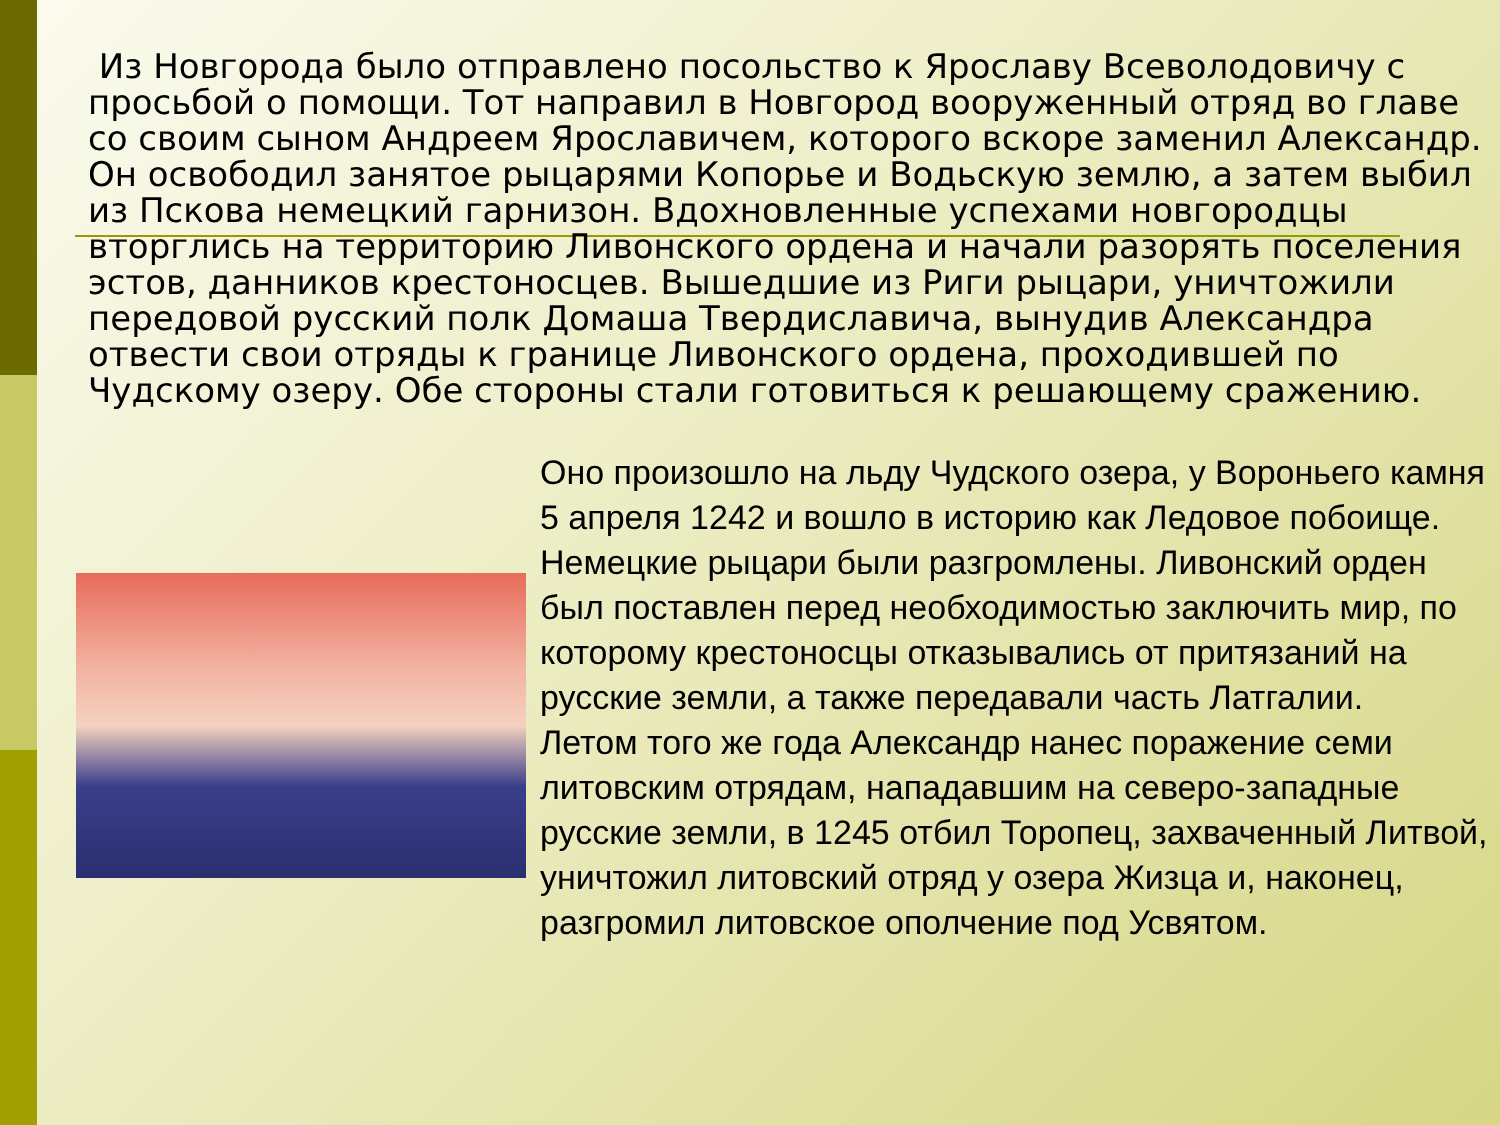Из Новгорода было отправлено посольство к Ярославу Всеволодовичу с просьбой о помощи. Тот направил в Новгород вооруженный отряд во главе со своим сыном Андреем Ярославичем, которого вскоре заменил Александр. Он освободил занятое рыцарями Копорье и Водьскую землю, а затем выбил из Пскова немецкий гарнизон. Вдохновленные успехами новгородцы вторглись на территорию Ливонского ордена и начали разорять поселения эстов, данников крестоносцев. Вышедшие из Риги рыцари, уничтожили передовой русский полк Домаша Твердиславича, вынудив Александра отвести свои отряды к границе Ливонского ордена, проходившей по Чудскому озеру. Обе стороны стали готовиться к решающему сражению.
Оно произошло на льду Чудского озера, у Вороньего камня 5 апреля 1242 и вошло в историю как Ледовое побоище. Немецкие рыцари были разгромлены. Ливонский орден был поставлен перед необходимостью заключить мир, по которому крестоносцы отказывались от притязаний на русские земли, а также передавали часть Латгалии.
Летом того же года Александр нанес поражение семи литовским отрядам, нападавшим на северо-западные русские земли, в 1245 отбил Торопец, захваченный Литвой, уничтожил литовский отряд у озера Жизца и, наконец, разгромил литовское ополчение под Усвятом.